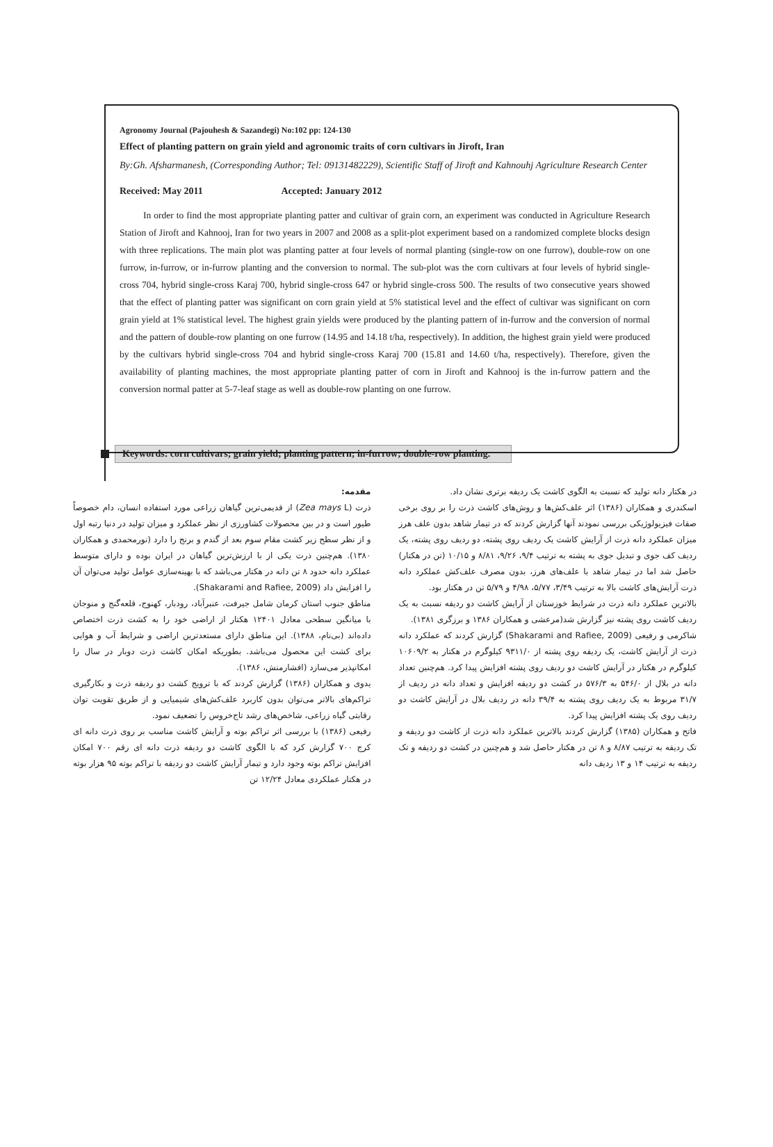Agronomy Journal (Pajouhesh & Sazandegi) No:102 pp: 124-130
Effect of planting pattern on grain yield and agronomic traits of corn cultivars in Jiroft, Iran
By:Gh. Afsharmanesh, (Corresponding Author; Tel: 09131482229), Scientific Staff of Jiroft and Kahnouhj Agriculture Research Center
Received: May 2011 Accepted: January 2012
In order to find the most appropriate planting patter and cultivar of grain corn, an experiment was conducted in Agriculture Research Station of Jiroft and Kahnooj, Iran for two years in 2007 and 2008 as a split-plot experiment based on a randomized complete blocks design with three replications. The main plot was planting patter at four levels of normal planting (single-row on one furrow), double-row on one furrow, in-furrow, or in-furrow planting and the conversion to normal. The sub-plot was the corn cultivars at four levels of hybrid single-cross 704, hybrid single-cross Karaj 700, hybrid single-cross 647 or hybrid single-cross 500. The results of two consecutive years showed that the effect of planting patter was significant on corn grain yield at 5% statistical level and the effect of cultivar was significant on corn grain yield at 1% statistical level. The highest grain yields were produced by the planting pattern of in-furrow and the conversion of normal and the pattern of double-row planting on one furrow (14.95 and 14.18 t/ha, respectively). In addition, the highest grain yield were produced by the cultivars hybrid single-cross 704 and hybrid single-cross Karaj 700 (15.81 and 14.60 t/ha, respectively). Therefore, given the availability of planting machines, the most appropriate planting patter of corn in Jiroft and Kahnooj is the in-furrow pattern and the conversion normal patter at 5-7-leaf stage as well as double-row planting on one furrow.
Keywords: corn cultivars; grain yield; planting pattern; in-furrow; double-row planting.
مقدمه:
ذرت (Zea mays L) از قدیمی‌ترین گیاهان زراعی مورد استفاده انسان، دام خصوصاً طیور است و در بین محصولات کشاورزی از نظر عملکرد و میزان تولید در دنیا رتبه اول و از نظر سطح زیر کشت مقام سوم بعد از گندم و برنج را دارد (نورمحمدی و همکاران ۱۳۸۰). هم‌چنین ذرت یکی از با ارزش‌ترین گیاهان در ایران بوده و دارای متوسط عملکرد دانه حدود ۸ تن دانه در هکتار می‌باشد که با بهینه‌سازی عوامل تولید می‌توان آن را افزایش داد (Shakarami and Rafiee, 2009).
مناطق جنوب استان کرمان شامل جیرفت، عنبرآباد، رودبار، کهنوج، قلعه‌گنج و منوجان با میانگین سطحی معادل ۱۲۴۰۱ هکتار از اراضی خود را به کشت ذرت اختصاص داده‌اند (بی‌نام، ۱۳۸۸). این مناطق دارای مستعدترین اراضی و شرایط آب و هوایی برای کشت این محصول می‌باشد. بطوریکه امکان کاشت ذرت دوبار در سال را امکانپذیر می‌سازد (افشارمنش، ۱۳۸۶).
یدوی و همکاران (۱۳۸۶) گزارش کردند که با ترویج کشت دو ردیفه ذرت و بکارگیری تراکم‌های بالاتر می‌توان بدون کاربرد علف‌کش‌های شیمیایی و از طریق تقویت توان رقابتی گیاه زراعی، شاخص‌های رشد تاج‌خروس را تضعیف نمود.
رفیعی (۱۳۸۶) با بررسی اثر تراکم بوته و آرایش کاشت مناسب بر روی ذرت دانه ای کرج ۷۰۰ گزارش کرد که با الگوی کاشت دو ردیفه ذرت دانه ای رقم ۷۰۰ امکان افزایش تراکم بوته وجود دارد و تیمار آرایش کاشت دو ردیفه با تراکم بوته ۹۵ هزار بوته در هکتار عملکردی معادل ۱۲/۲۴ تن
در هکتار دانه تولید که نسبت به الگوی کاشت یک ردیفه برتری نشان داد.
اسکندری و همکاران (۱۳۸۶) اثر علف‌کش‌ها و روش‌های کاشت ذرت را بر روی برخی صفات فیزیولوژیکی بررسی نمودند آنها گزارش کردند که در تیمار شاهد بدون علف هرز میزان عملکرد دانه ذرت از آرایش کاشت یک ردیف روی پشته، دو ردیف روی پشته، یک ردیف کف جوی و تبدیل جوی به پشته به ترتیب ۹/۴، ۹/۲۶، ۸/۸۱ و ۱۰/۱۵ (تن در هکتار) حاصل شد اما در تیمار شاهد با علف‌های هرز، بدون مصرف علف‌کش عملکرد دانه ذرت آرایش‌های کاشت بالا به ترتیب ۳/۴۹، ۵/۷۷، ۴/۹۸ و ۵/۷۹ تن در هکتار بود.
بالاترین عملکرد دانه ذرت در شرایط خوزستان از آرایش کاشت دو ردیفه نسبت به یک ردیف کاشت روی پشته نیز گزارش شد(مرعشی و همکاران ۱۳۸۶ و برزگری ۱۳۸۱).
شاکرمی و رفیعی (Shakarami and Rafiee, 2009) گزارش کردند که عملکرد دانه ذرت از آرایش کاشت، یک ردیفه روی پشته از ۹۳۱۱/۰ کیلوگرم در هکتار به ۱۰۶۰۹/۲ کیلوگرم در هکتار در آرایش کاشت دو ردیف روی پشته افزایش پیدا کرد. هم‌چنین تعداد دانه در بلال از ۵۴۶/۰ به ۵۷۶/۳ در کشت دو ردیفه افزایش و تعداد دانه در ردیف از ۳۱/۷ مربوط به یک ردیف روی پشته به ۳۹/۴ دانه در ردیف بلال در آرایش کاشت دو ردیف روی یک پشته افزایش پیدا کرد.
فاتح و همکاران (۱۳۸۵) گزارش کردند بالاترین عملکرد دانه ذرت از کاشت دو ردیفه و تک ردیفه به ترتیب ۸/۸۷ و ۸ تن در هکتار حاصل شد و هم‌چنین در کشت دو ردیفه و تک ردیفه به ترتیب ۱۴ و ۱۳ ردیف دانه